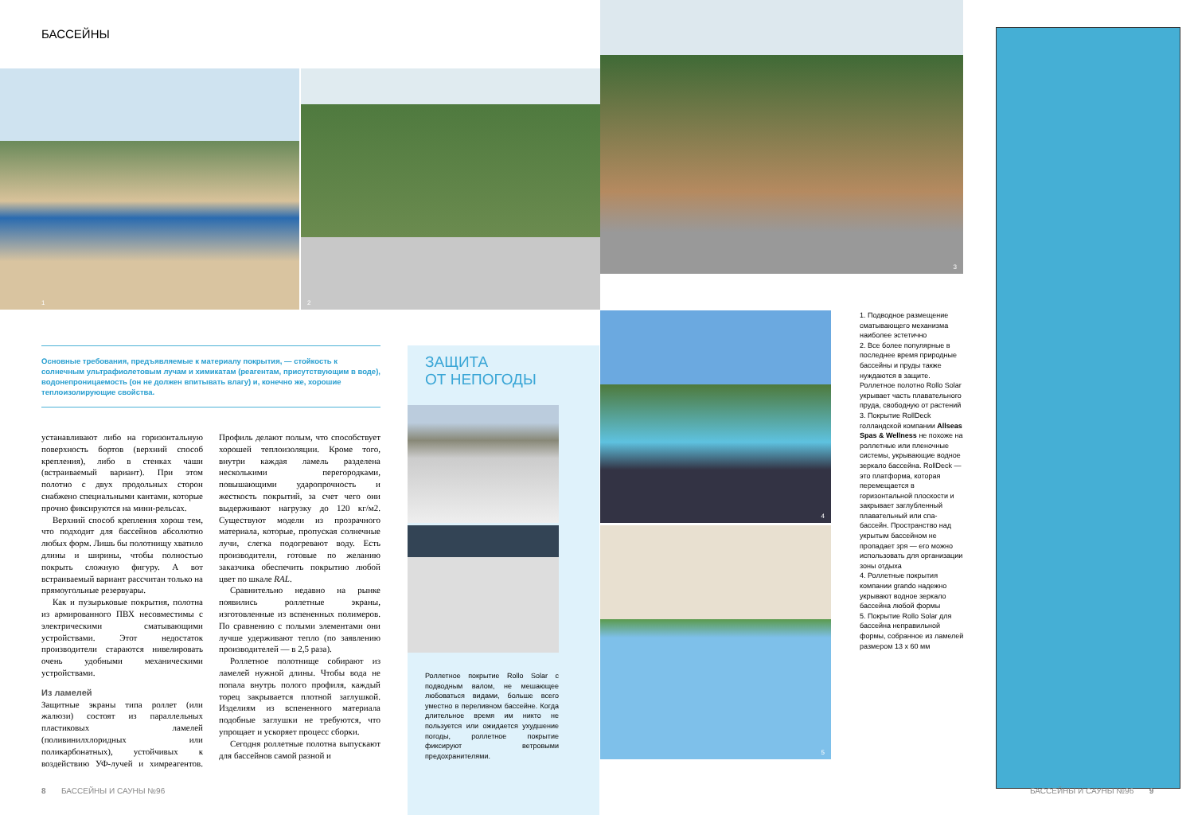БАССЕЙНЫ
1 2
3
4
5
Основные требования, предъявляемые к материалу покрытия, — стойкость к солнечным ультрафиолетовым лучам и химикатам (реагентам, присутствующим в воде), водонепроницаемость (он не должен впитывать влагу) и, конечно же, хорошие теплоизолирующие свойства.
устанавливают либо на горизонтальную поверхность бортов (верхний способ крепления), либо в стенках чаши (встраиваемый вариант). При этом полотно с двух продольных сторон снабжено специальными кантами, которые прочно фиксируются на мини-рельсах.
Верхний способ крепления хорош тем, что подходит для бассейнов абсолютно любых форм. Лишь бы полотнищу хватило длины и ширины, чтобы полностью покрыть сложную фигуру. А вот встраиваемый вариант рассчитан только на прямоугольные резервуары.
Как и пузырьковые покрытия, полотна из армированного ПВХ несовместимы с электрическими сматывающими устройствами. Этот недостаток производители стараются нивелировать очень удобными механическими устройствами.
Из ламелей
Защитные экраны типа роллет (или жалюзи) состоят из параллельных пластиковых ламелей (поливинилхлоридных или поликарбонатных), устойчивых к воздействию УФ-лучей и химреагентов. Профиль делают полым, что способствует хорошей теплоизоляции. Кроме того, внутри каждая ламель разделена несколькими перегородками, повышающими ударопрочность и жесткость покрытий, за счет чего они выдерживают нагрузку до 120 кг/м2. Существуют модели из прозрачного материала, которые, пропуская солнечные лучи, слегка подогревают воду. Есть производители, готовые по желанию заказчика обеспечить покрытию любой цвет по шкале RAL.
Сравнительно недавно на рынке появились роллетные экраны, изготовленные из вспененных полимеров. По сравнению с полыми элементами они лучше удерживают тепло (по заявлению производителей — в 2,5 раза).
Роллетное полотнище собирают из ламелей нужной длины. Чтобы вода не попала внутрь полого профиля, каждый торец закрывается плотной заглушкой. Изделиям из вспененного материала подобные заглушки не требуются, что упрощает и ускоряет процесс сборки.
Сегодня роллетные полотна выпускают для бассейнов самой разной и
ЗАЩИТА
ОТ НЕПОГОДЫ
Роллетное покрытие Rollo Solar с подводным валом, не мешающее любоваться видами, больше всего уместно в переливном бассейне. Когда длительное время им никто не пользуется или ожидается ухудшение погоды, роллетное покрытие фиксируют ветровыми предохранителями.
1. Подводное размещение сматывающего механизма наиболее эстетично
2. Все более популярные в последнее время природные бассейны и пруды также нуждаются в защите. Роллетное полотно Rollo Solar укрывает часть плавательного пруда, свободную от растений
3. Покрытие RollDeck голландской компании Allseas Spas & Wellness не похоже на роллетные или пленочные системы, укрывающие водное зеркало бассейна. RollDeck — это платформа, которая перемещается в горизонтальной плоскости и закрывает заглубленный плавательный или спа-бассейн. Пространство над укрытым бассейном не пропадает зря — его можно использовать для организации зоны отдыха
4. Роллетные покрытия компании grando надежно укрывают водное зеркало бассейна любой формы
5. Покрытие Rollo Solar для бассейна неправильной формы, собранное из ламелей размером 13 х 60 мм
8 БАССЕЙНЫ И САУНЫ №96 БАССЕЙНЫ И САУНЫ №96 9